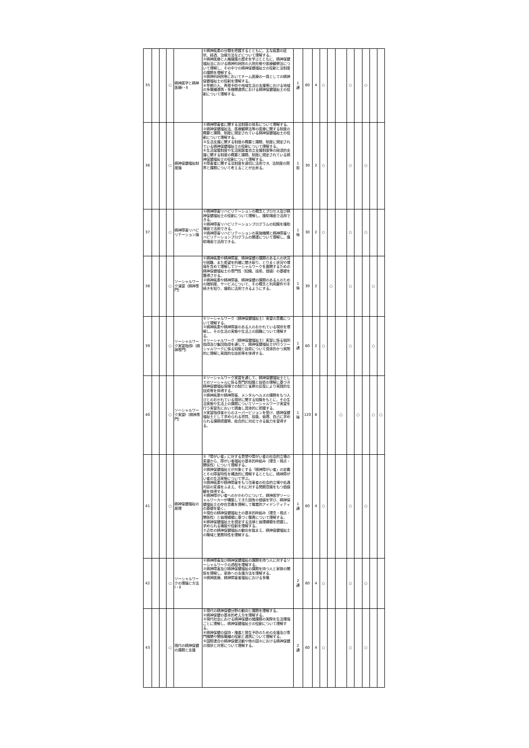| 35 | | | ○ | 精神医学と精神医療Ⅰ・Ⅱ | ①精神疾患の分類を把握するとともに、主な疾患の症状、経過、治療方法などについて理解する。 ②精神医療と人権擁護の歴史を学ぶとともに、精神保健福祉法における精神科病院の入院形態や医療観察法について理解し、その中での精神保健福祉士の役割と法制度の課題を理解する。 ③精神科病院等においてチーム医療の一員としての精神保健福祉士の役割を理解する。 ④早期介入、再発予防や地域生活の支援等における地域の多職種連携・多機関連携における精神保健福祉士の役割について理解する。 | 1 通 | 60 | 4 | ○ | | | ○ | | ○ | | |
| 36 | | | ○ | 精神保健福祉制度論 | ①精神障害者に関する法制度の体系について理解する。 ②精神保健福祉法、医療観察法等の医療に関する制度の概要と課題、制度に規定されている精神保健福祉士の役割について理解する。 ③生活支援に関する制度の概要と課題、制度に規定されている精神保健福祉士の役割について理解する。 ④生活保護制度や生活困窮者自立支援制度等の経済的支援に関する制度の概要と課題、制度に規定されている精神保健福祉士の役割について理解する。 ⑤障害者に関する法制度を適切に活用でき、法制度の限界と課題について考えることが出来る。 | 1 前 | 30 | 2 | ○ | | | ○ | | ○ | | |
| 37 | | | ○ | 精神障害リハビリテーション論 | ①精神障害リハビリテーションの概念とプロセス及び精神保健福祉士の役割について理解し、援助場面で活用できる。 ②精神障害リハビリテーションプログラムの知識を援助場面で活用できる。 ③精神障害リハビリテーションの実施機関と精神障害リハビリテーションプログラムの関連について理解し、援助場面で活用できる。 | 1 後 | 30 | 2 | ○ | | | ○ | | ○ | | |
| 38 | | | ○ | ソーシャルワーク演習（精神専門） | ①精神疾患や精神障害、精神保健の課題のある人の状況や困難、また希望を的確に聞き取り、とりまく状況や環境を含めて理解してソーシャルワークを展開するための精神保健福祉士の専門性（知識、技術、価値）の基礎を獲得させる。 ②精神疾患や精神障害、精神保健の課題のある人のための諸制度、サービスについて、その概念と利用要件や手続きを知り、援助に活用できるようにする。 | 1 後 | 30 | 2 | | ○ | | ○ | | | ○ | |
| 39 | | | ○ | ソーシャルワーク実習指導Ⅰ（精神専門） | ①ソーシャルワーク（精神保健福祉士）実習の意義について理解する。 ②精神疾患や精神障害のある人のおかれている現状を理解し、その生活の実態や生活上の困難について理解する。 ③ソーシャルワーク（精神保健福祉士）実習に係る個別指導及び集団指導を通して、精神保健福祉士が行うソーシャルワークに係る知識と技術について具体的かつ実際的に理解し実践的な技術等を体得する。 | 1 通 | 60 | 2 | ○ | | | ○ | | | ○ | |
| 40 | | | ○ | ソーシャルワーク実習Ⅰ（精神専門） | ①ソーシャルワーク実習を通して、精神保健福祉士としてのソーシャルに係る専門的知識と技術の理解に基づき精神保健福祉現場での試行と省察の反復により実践的な技術等を体得する。 ②精神疾患や精神障害、メンタルヘルスの課題をもつ人びとのおかれている現状に関する知識をもとに、その生活実態や生活上の課題についてソーシャルワーク実習を行う実習先において調査し具体的に把握する。 ③実習指導者からのスーパービジョンを受け、精神保健福祉士として求められる資質、技能、倫理、自己に求められる課題把握等、総合的に対応できる能力を習得する。 | 1 後 | 120 | 8 | | | ○ | | ○ | | ○ | ○ |
| 41 | | | ○ | 精神保健福祉の原理 | ①「障がい者」に対する思想や障がい者の社会的立場の変遷から、障がい者福祉の基本的枠組み（理念・視点・関係性）について理解する。 ②精神保健福祉士が対象とする「精神障がい者」の定義とその障害特性を構造的に理解するとともに、精神障がい者の生活実態について学ぶ。 ③精神疾患や精神障害をもつ当事者の社会的立場や処遇内容の変遷をふまえ、それに対する問題意識をもつ価値観を体得する。 ④精神障がい者へのかかわりについて、精神医学ソーシャルワーカーが構築してきた固有の価値を学び、精神保健福祉士の存在意義を理解して職業的アイデンティティの基礎を築く。 ⑤現在の精神保健福祉士の基本的枠組み（理念・視点・関係性）と倫理綱領に基づく職責について理解する。 ⑥精神保健福祉士を規定する法律と倫理綱領を把握し、求められる機能や役割を理解する。 ⑦近年の精神保健福祉の動向を踏まえ、精神保健福祉士の職域と業務特性を理解する。 | 1 通 | 60 | 4 | ○ | | | ○ | | ○ | | |
| 42 | | | ○ | ソーシャルワークの理論と方法Ⅰ・Ⅱ | ①精神障害及び精神保健福祉の課題を持つ人に対するソーシャルワークの過程を理解する。 ②精神障害及び精神保健福祉の課題を持つ人と家族の関係を理解し、家族への支援方法を理解する。 ③精神医療、精神障害者福祉における多職 | 2 通 | 60 | 4 | ○ | | | ○ | | ○ | | |
| 43 | | | ○ | 現代の精神保健の課題と支援 | ①現代の精神保健分野の動向と課題を理解する。 ②精神保健の基本的考え方を理解する。 ③現代社会における精神保健の諸課題の実際を生活環境ごとに理解し、精神保健福祉士の役割について理解する。 ④精神保健の保持・増進と発生予防のための支援及び専門機関や関係職種の役割と連携について理解する。 ⑤国際連合の精神保健活動や他の国々における精神保健の現状と対策について理解する。 | 2 通 | 60 | 4 | ○ | | | ○ | | ○ | | |